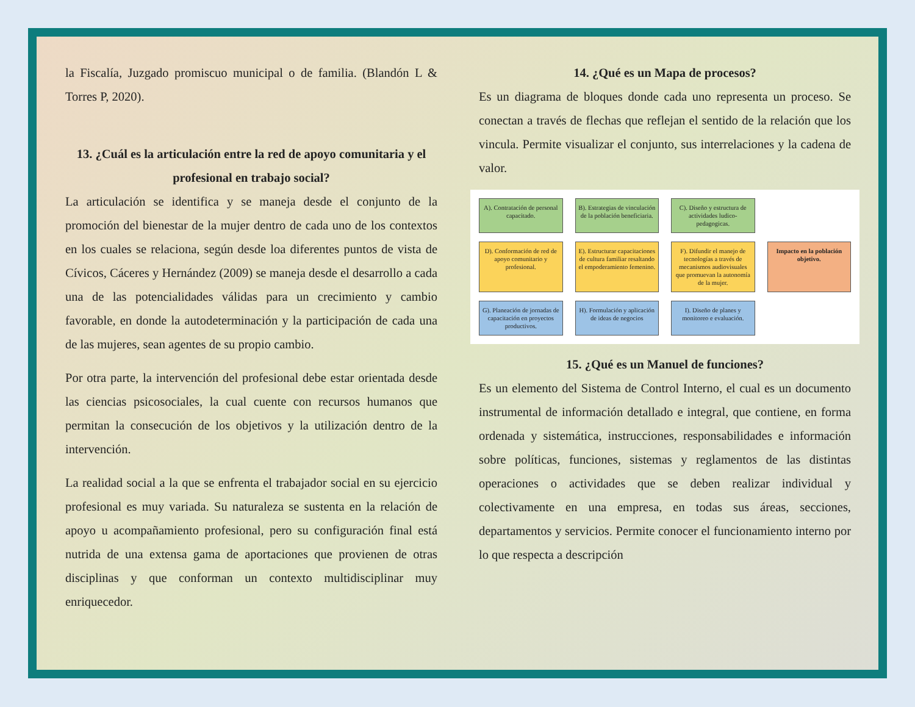la Fiscalía, Juzgado promiscuo municipal o de familia. (Blandón L & Torres P, 2020).
13. ¿Cuál es la articulación entre la red de apoyo comunitaria y el profesional en trabajo social?
La articulación se identifica y se maneja desde el conjunto de la promoción del bienestar de la mujer dentro de cada uno de los contextos en los cuales se relaciona, según desde loa diferentes puntos de vista de Cívicos, Cáceres y Hernández (2009) se maneja desde el desarrollo a cada una de las potencialidades válidas para un crecimiento y cambio favorable, en donde la autodeterminación y la participación de cada una de las mujeres, sean agentes de su propio cambio.
Por otra parte, la intervención del profesional debe estar orientada desde las ciencias psicosociales, la cual cuente con recursos humanos que permitan la consecución de los objetivos y la utilización dentro de la intervención.
La realidad social a la que se enfrenta el trabajador social en su ejercicio profesional es muy variada. Su naturaleza se sustenta en la relación de apoyo u acompañamiento profesional, pero su configuración final está nutrida de una extensa gama de aportaciones que provienen de otras disciplinas y que conforman un contexto multidisciplinar muy enriquecedor.
14. ¿Qué es un Mapa de procesos?
Es un diagrama de bloques donde cada uno representa un proceso. Se conectan a través de flechas que reflejan el sentido de la relación que los vincula. Permite visualizar el conjunto, sus interrelaciones y la cadena de valor.
A). Contratación de personal capacitado.
B). Estrategias de vinculación de la población beneficiaria.
C). Diseño y estructura de actividades ludico-pedagogicas.
D). Conformación de red de apoyo comunitario y profesional.
E). Estructurar capacitaciones de cultura familiar resaltando el empoderamiento femenino.
F). Difundir el manejo de tecnologías a través de mecanismos audiovisuales que promuevan la autonomía de la mujer.
Impacto en la población objetivo.
G). Planeación de jornadas de capacitación en proyectos productivos.
H). Formulación y aplicación de ideas de negocios
I). Diseño de planes y monitoreo e evaluación.
15. ¿Qué es un Manuel de funciones?
Es un elemento del Sistema de Control Interno, el cual es un documento instrumental de información detallado e integral, que contiene, en forma ordenada y sistemática, instrucciones, responsabilidades e información sobre políticas, funciones, sistemas y reglamentos de las distintas operaciones o actividades que se deben realizar individual y colectivamente en una empresa, en todas sus áreas, secciones, departamentos y servicios. Permite conocer el funcionamiento interno por lo que respecta a descripción